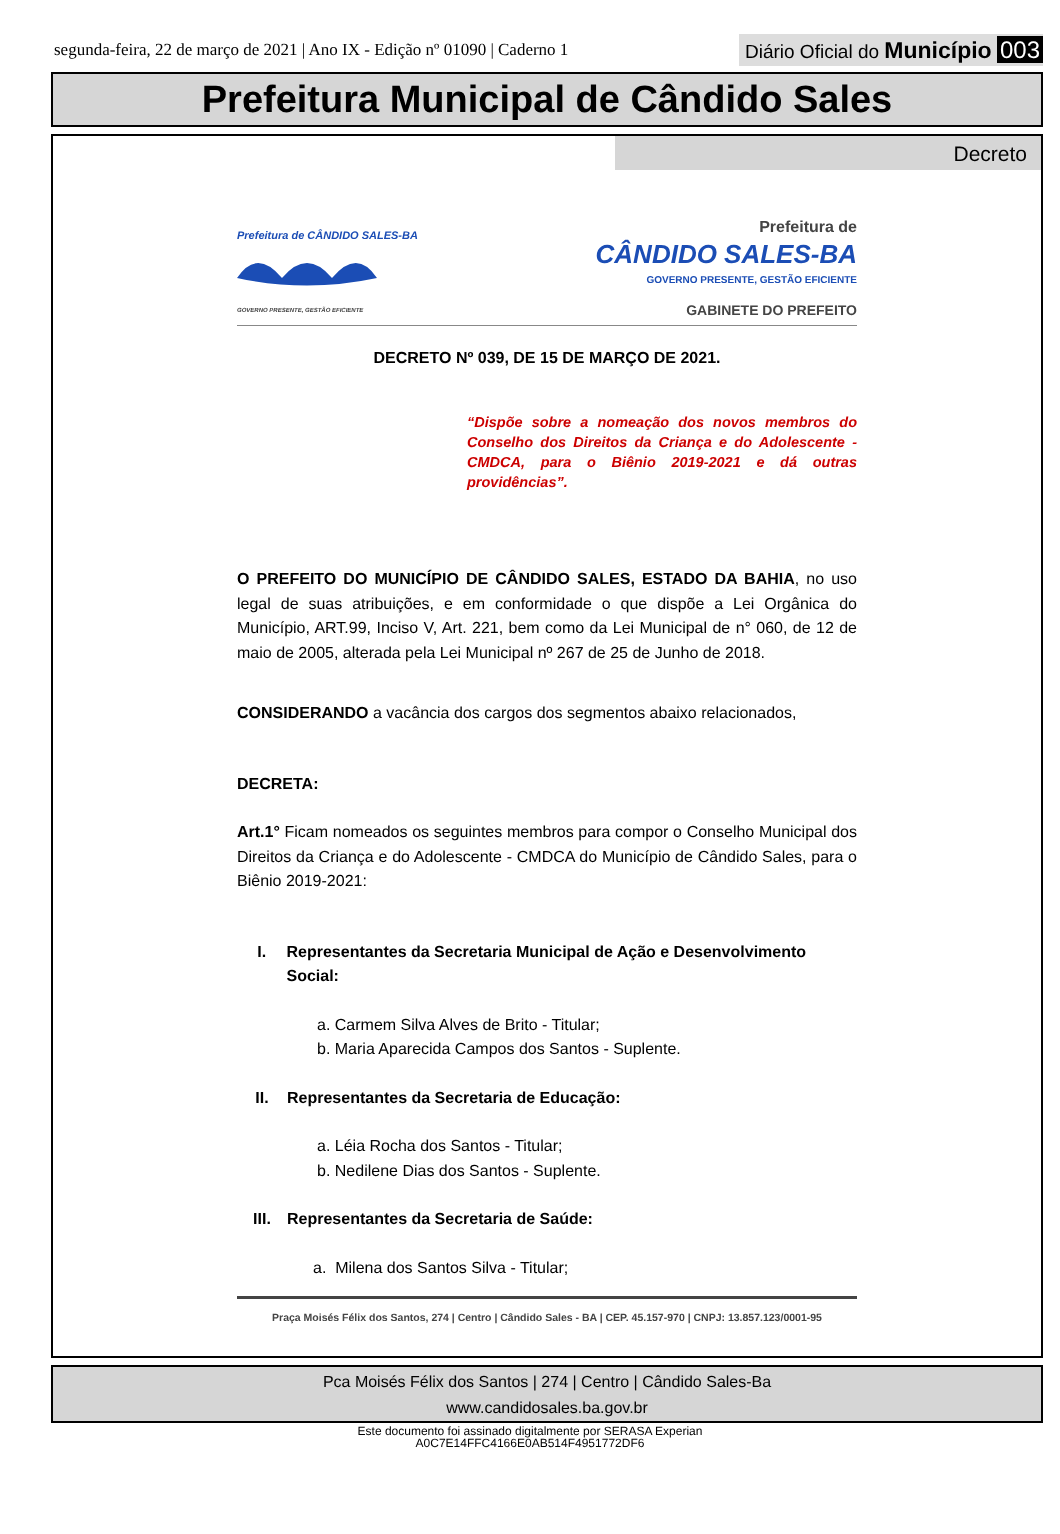segunda-feira, 22 de março de 2021 | Ano IX - Edição nº 01090 | Caderno 1
Diário Oficial do Município 003
Prefeitura Municipal de Cândido Sales
Decreto
Prefeitura de CÂNDIDO SALES-BA
GOVERNO PRESENTE, GESTÃO EFICIENTE
Prefeitura de
CÂNDIDO SALES-BA
GOVERNO PRESENTE, GESTÃO EFICIENTE
GABINETE DO PREFEITO
DECRETO Nº 039, DE 15 DE MARÇO DE 2021.
“Dispõe sobre a nomeação dos novos membros do Conselho dos Direitos da Criança e do Adolescente - CMDCA, para o Biênio 2019-2021 e dá outras providências”.
O PREFEITO DO MUNICÍPIO DE CÂNDIDO SALES, ESTADO DA BAHIA, no uso legal de suas atribuições, e em conformidade o que dispõe a Lei Orgânica do Município, ART.99, Inciso V, Art. 221, bem como da Lei Municipal de n° 060, de 12 de maio de 2005, alterada pela Lei Municipal nº 267 de 25 de Junho de 2018.
CONSIDERANDO a vacância dos cargos dos segmentos abaixo relacionados,
DECRETA:
Art.1° Ficam nomeados os seguintes membros para compor o Conselho Municipal dos Direitos da Criança e do Adolescente - CMDCA do Município de Cândido Sales, para o Biênio 2019-2021:
I. Representantes da Secretaria Municipal de Ação e Desenvolvimento Social:
a. Carmem Silva Alves de Brito - Titular;
b. Maria Aparecida Campos dos Santos - Suplente.
II. Representantes da Secretaria de Educação:
a. Léia Rocha dos Santos - Titular;
b. Nedilene Dias dos Santos - Suplente.
III. Representantes da Secretaria de Saúde:
a. Milena dos Santos Silva - Titular;
Praça Moisés Félix dos Santos, 274 | Centro | Cândido Sales - BA | CEP. 45.157-970 | CNPJ: 13.857.123/0001-95
Pca Moisés Félix dos Santos | 274 | Centro | Cândido Sales-Ba
www.candidosales.ba.gov.br
Este documento foi assinado digitalmente por SERASA Experian
A0C7E14FFC4166E0AB514F4951772DF6